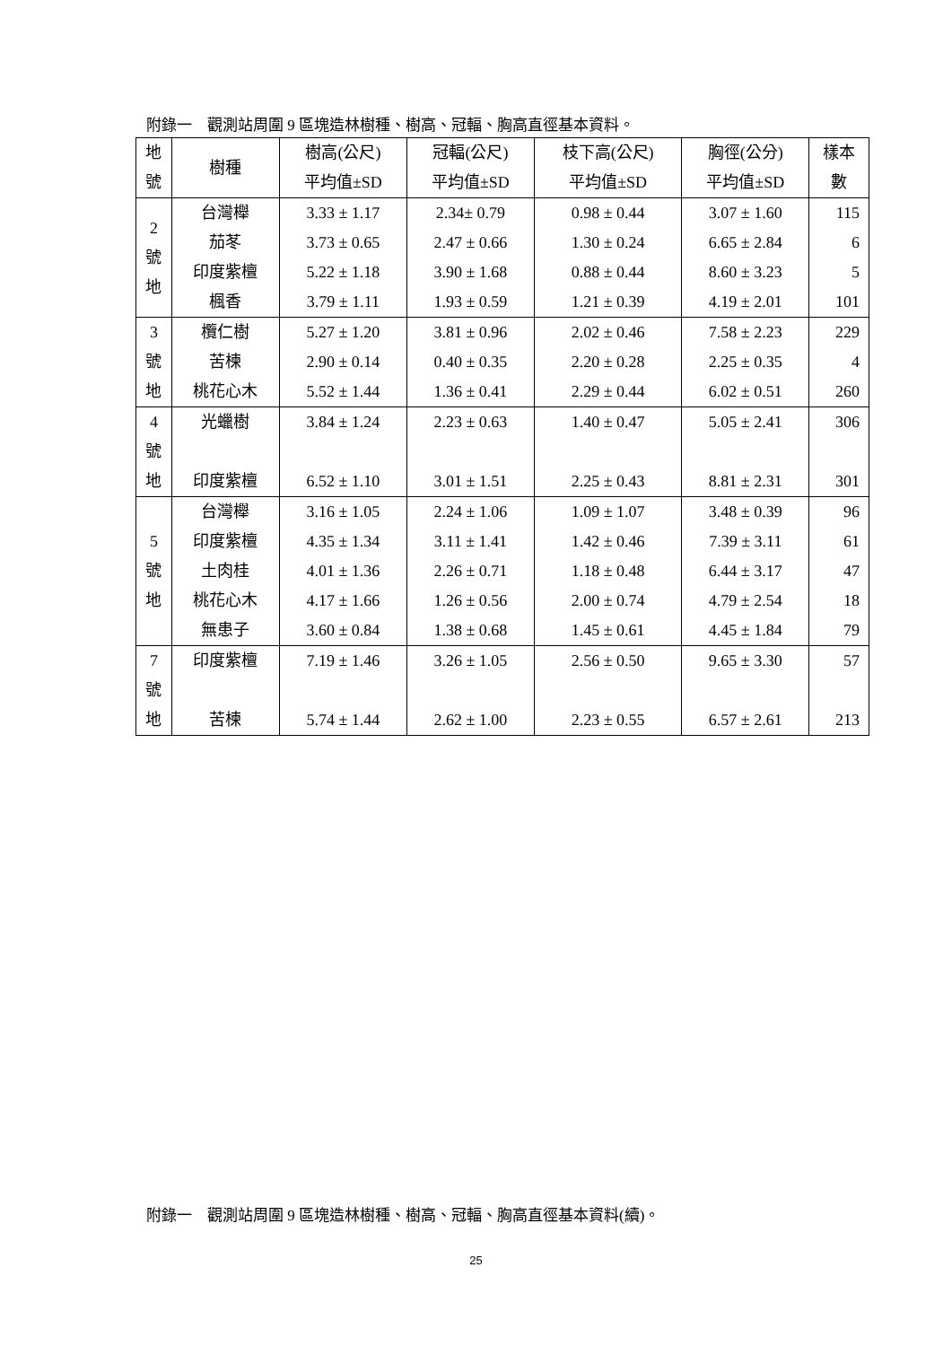附錄一　觀測站周圍 9 區塊造林樹種、樹高、冠輻、胸高直徑基本資料。
| 地 號 | 樹種 | 樹高(公尺) 平均值±SD | 冠輻(公尺) 平均值±SD | 枝下高(公尺) 平均值±SD | 胸徑(公分) 平均值±SD | 樣本 數 |
| --- | --- | --- | --- | --- | --- | --- |
| 2 號 地 | 台灣櫸 茄苳 印度紫檀 楓香 | 3.33 ± 1.17 3.73 ± 0.65 5.22 ± 1.18 3.79 ± 1.11 | 2.34± 0.79 2.47 ± 0.66 3.90 ± 1.68 1.93 ± 0.59 | 0.98 ± 0.44 1.30 ± 0.24 0.88 ± 0.44 1.21 ± 0.39 | 3.07 ± 1.60 6.65 ± 2.84 8.60 ± 3.23 4.19 ± 2.01 | 115 6 5 101 |
| 3 號 地 | 欖仁樹 苦楝 桃花心木 | 5.27 ± 1.20 2.90 ± 0.14 5.52 ± 1.44 | 3.81 ± 0.96 0.40 ± 0.35 1.36 ± 0.41 | 2.02 ± 0.46 2.20 ± 0.28 2.29 ± 0.44 | 7.58 ± 2.23 2.25 ± 0.35 6.02 ± 0.51 | 229 4 260 |
| 4 號 地 | 光蠟樹 印度紫檀 | 3.84 ± 1.24 6.52 ± 1.10 | 2.23 ± 0.63 3.01 ± 1.51 | 1.40 ± 0.47 2.25 ± 0.43 | 5.05 ± 2.41 8.81 ± 2.31 | 306 301 |
| 5 號 地 | 台灣櫸 印度紫檀 土肉桂 桃花心木 無患子 | 3.16 ± 1.05 4.35 ± 1.34 4.01 ± 1.36 4.17 ± 1.66 3.60 ± 0.84 | 2.24 ± 1.06 3.11 ± 1.41 2.26 ± 0.71 1.26 ± 0.56 1.38 ± 0.68 | 1.09 ± 1.07 1.42 ± 0.46 1.18 ± 0.48 2.00 ± 0.74 1.45 ± 0.61 | 3.48 ± 0.39 7.39 ± 3.11 6.44 ± 3.17 4.79 ± 2.54 4.45 ± 1.84 | 96 61 47 18 79 |
| 7 號 地 | 印度紫檀 苦楝 | 7.19 ± 1.46 5.74 ± 1.44 | 3.26 ± 1.05 2.62 ± 1.00 | 2.56 ± 0.50 2.23 ± 0.55 | 9.65 ± 3.30 6.57 ± 2.61 | 57 213 |
附錄一　觀測站周圍 9 區塊造林樹種、樹高、冠輻、胸高直徑基本資料(續)。
25